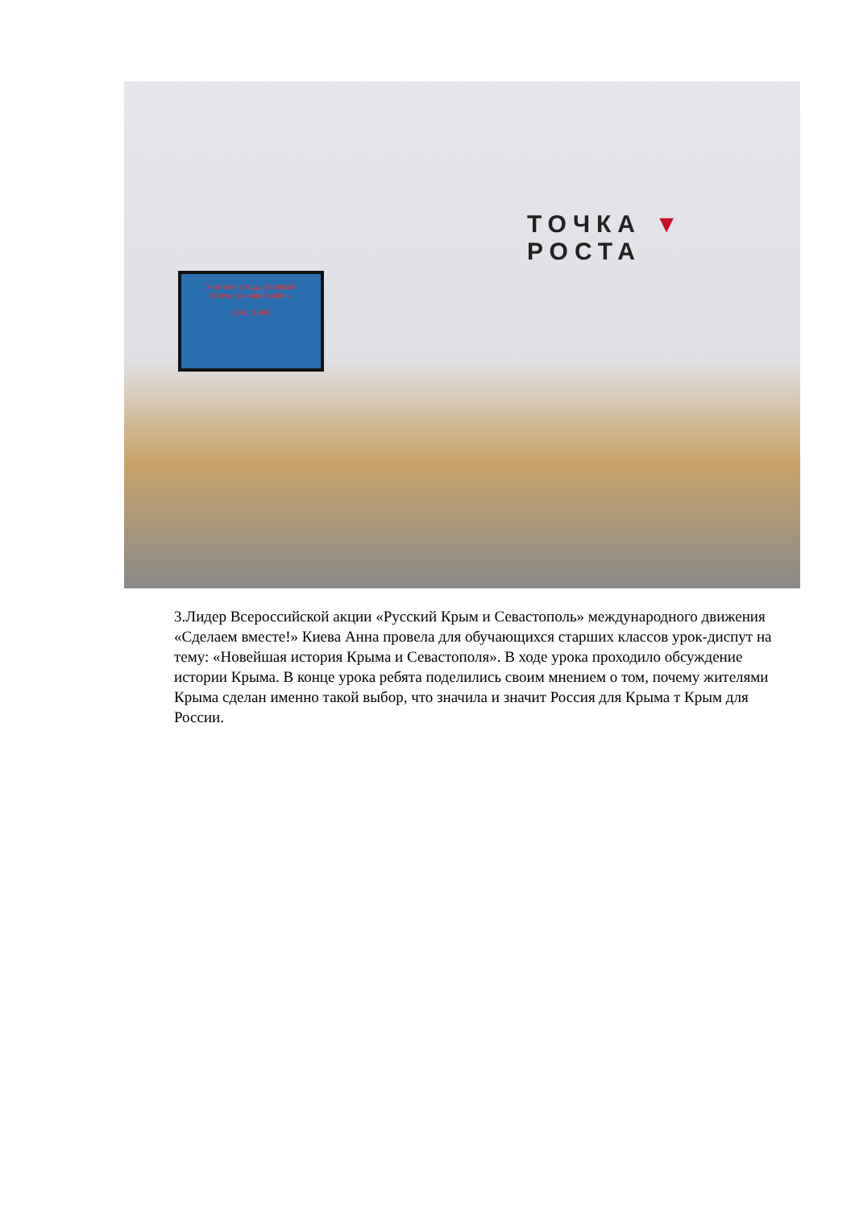Учителя в годы Великой Отечественной войны
1941 1945
ТОЧКА ▼ РОСТА
3.Лидер Всероссийской акции «Русский Крым и Севастополь» международного движения «Сделаем вместе!» Киева Анна провела для обучающихся старших классов урок-диспут на тему: «Новейшая история Крыма и Севастополя». В ходе урока проходило обсуждение истории Крыма. В конце урока ребята поделились своим мнением о том, почему жителями Крыма сделан именно такой выбор, что значила и значит Россия для Крыма т Крым для России.